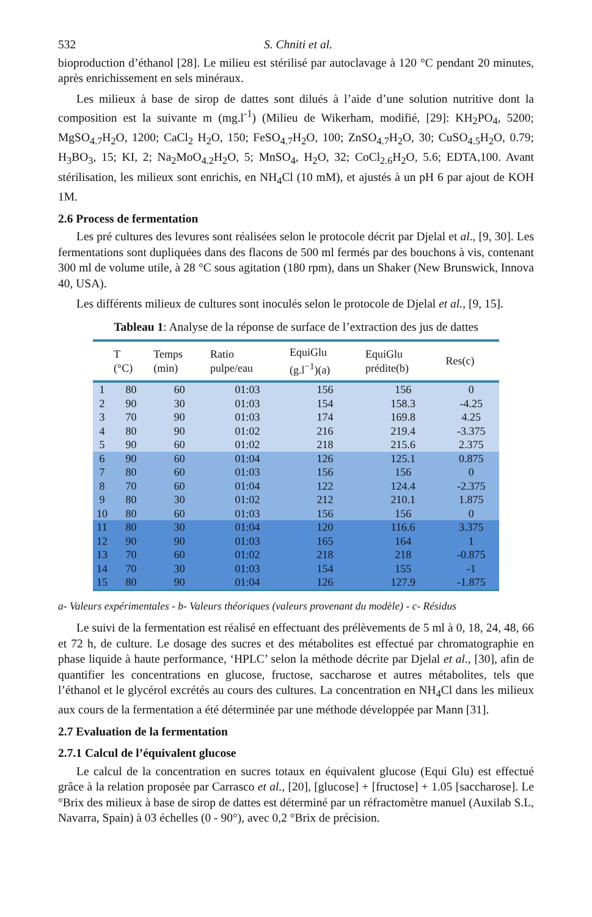532 S. Chniti et al.
bioproduction d’éthanol [28]. Le milieu est stérilisé par autoclavage à 120 °C pendant 20 minutes, après enrichissement en sels minéraux.
Les milieux à base de sirop de dattes sont dilués à l’aide d’une solution nutritive dont la composition est la suivante m (mg.l<sup>-1</sup>) (Milieu de Wikerham, modifié, [29]: KH<sub>2</sub>PO<sub>4</sub>, 5200; MgSO<sub>4.7</sub>H<sub>2</sub>O, 1200; CaCl<sub>2</sub> H<sub>2</sub>O, 150; FeSO<sub>4.7</sub>H<sub>2</sub>O, 100; ZnSO<sub>4.7</sub>H<sub>2</sub>O, 30; CuSO<sub>4.5</sub>H<sub>2</sub>O, 0.79; H<sub>3</sub>BO<sub>3</sub>, 15; KI, 2; Na<sub>2</sub>MoO<sub>4.2</sub>H<sub>2</sub>O, 5; MnSO<sub>4</sub>, H<sub>2</sub>O, 32; CoCl<sub>2.6</sub>H<sub>2</sub>O, 5.6; EDTA,100. Avant stérilisation, les milieux sont enrichis, en NH<sub>4</sub>Cl (10 mM), et ajustés à un pH 6 par ajout de KOH 1M.
2.6 Process de fermentation
Les pré cultures des levures sont réalisées selon le protocole décrit par Djelal et al., [9, 30]. Les fermentations sont dupliquées dans des flacons de 500 ml fermés par des bouchons à vis, contenant 300 ml de volume utile, à 28 °C sous agitation (180 rpm), dans un Shaker (New Brunswick, Innova 40, USA).
Les différents milieux de cultures sont inoculés selon le protocole de Djelal et al., [9, 15].
Tableau 1: Analyse de la réponse de surface de l’extraction des jus de dattes
| | T (°C) | Temps (min) | Ratio pulpe/eau | EquiGlu (g.l<sup>−1</sup>)(a) | EquiGlu prédite(b) | Res(c) |
| --- | --- | --- | --- | --- | --- | --- |
| 1 | 80 | 60 | 01:03 | 156 | 156 | 0 |
| 2 | 90 | 30 | 01:03 | 154 | 158.3 | -4.25 |
| 3 | 70 | 90 | 01:03 | 174 | 169.8 | 4.25 |
| 4 | 80 | 90 | 01:02 | 216 | 219.4 | -3.375 |
| 5 | 90 | 60 | 01:02 | 218 | 215.6 | 2.375 |
| 6 | 90 | 60 | 01:04 | 126 | 125.1 | 0.875 |
| 7 | 80 | 60 | 01:03 | 156 | 156 | 0 |
| 8 | 70 | 60 | 01:04 | 122 | 124.4 | -2.375 |
| 9 | 80 | 30 | 01:02 | 212 | 210.1 | 1.875 |
| 10 | 80 | 60 | 01:03 | 156 | 156 | 0 |
| 11 | 80 | 30 | 01:04 | 120 | 116.6 | 3.375 |
| 12 | 90 | 90 | 01:03 | 165 | 164 | 1 |
| 13 | 70 | 60 | 01:02 | 218 | 218 | -0.875 |
| 14 | 70 | 30 | 01:03 | 154 | 155 | -1 |
| 15 | 80 | 90 | 01:04 | 126 | 127.9 | -1.875 |
a- Valeurs expérimentales - b- Valeurs théoriques (valeurs provenant du modèle) - c- Résidus
Le suivi de la fermentation est réalisé en effectuant des prélèvements de 5 ml à 0, 18, 24, 48, 66 et 72 h, de culture. Le dosage des sucres et des métabolites est effectué par chromatographie en phase liquide à haute performance, ‘HPLC’ selon la méthode décrite par Djelal et al., [30], afin de quantifier les concentrations en glucose, fructose, saccharose et autres métabolites, tels que l’éthanol et le glycérol excrétés au cours des cultures. La concentration en NH<sub>4</sub>Cl dans les milieux aux cours de la fermentation a été déterminée par une méthode développée par Mann [31].
2.7 Evaluation de la fermentation
2.7.1 Calcul de l’équivalent glucose
Le calcul de la concentration en sucres totaux en équivalent glucose (Equi Glu) est effectué grâce à la relation proposée par Carrasco et al., [20], [glucose] + [fructose] + 1.05 [saccharose]. Le °Brix des milieux à base de sirop de dattes est déterminé par un réfractomètre manuel (Auxilab S.L, Navarra, Spain) à 03 échelles (0 - 90°), avec 0,2 °Brix de précision.